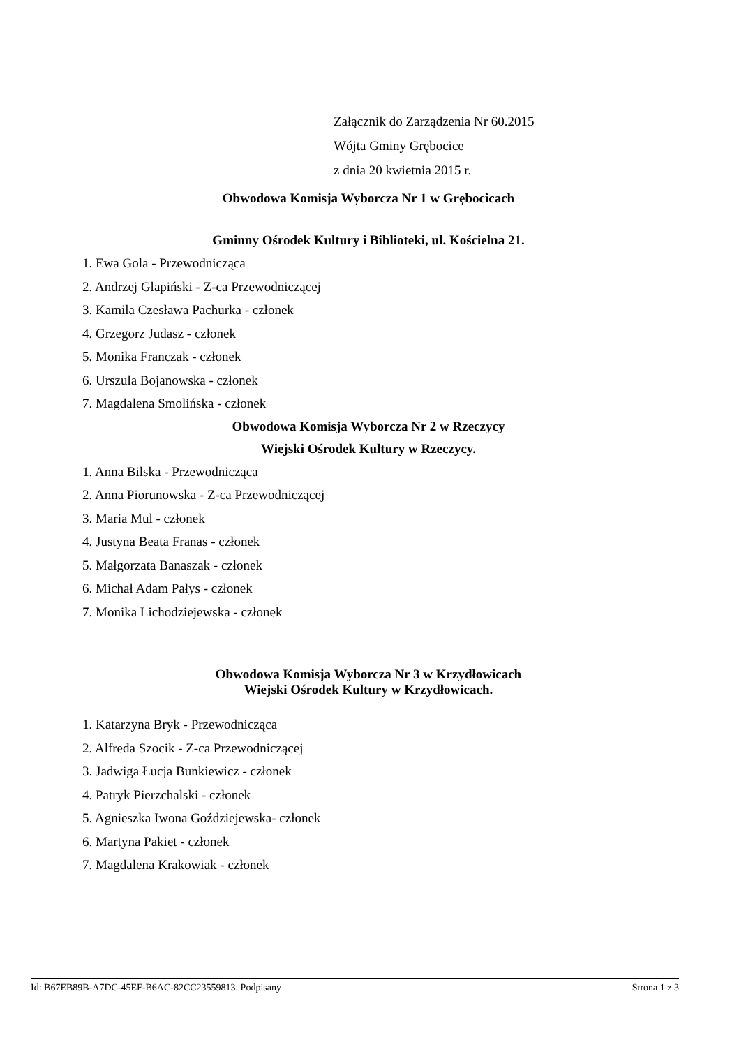Załącznik do Zarządzenia Nr 60.2015
Wójta Gminy Grębocice
z dnia 20 kwietnia 2015 r.
Obwodowa Komisja Wyborcza Nr 1 w Grębocicach
Gminny Ośrodek Kultury i Biblioteki, ul. Kościelna 21.
1. Ewa Gola - Przewodnicząca
2. Andrzej Glapiński - Z-ca Przewodniczącej
3. Kamila Czesława Pachurka - członek
4. Grzegorz Judasz - członek
5. Monika Franczak - członek
6. Urszula Bojanowska - członek
7. Magdalena Smolińska - członek
Obwodowa Komisja Wyborcza Nr 2 w Rzeczycy
Wiejski Ośrodek Kultury w Rzeczycy.
1. Anna Bilska - Przewodnicząca
2. Anna Piorunowska - Z-ca Przewodniczącej
3. Maria Mul - członek
4. Justyna Beata Franas - członek
5. Małgorzata Banaszak - członek
6. Michał Adam Pałys - członek
7. Monika Lichodziejewska - członek
Obwodowa Komisja Wyborcza Nr 3 w Krzydłowicach
Wiejski Ośrodek Kultury w Krzydłowicach.
1. Katarzyna Bryk - Przewodnicząca
2. Alfreda Szocik - Z-ca Przewodniczącej
3. Jadwiga Łucja Bunkiewicz - członek
4. Patryk Pierzchalski - członek
5. Agnieszka Iwona Goździejewska- członek
6. Martyna Pakiet - członek
7. Magdalena Krakowiak - członek
Id: B67EB89B-A7DC-45EF-B6AC-82CC23559813. Podpisany Strona 1 z 3